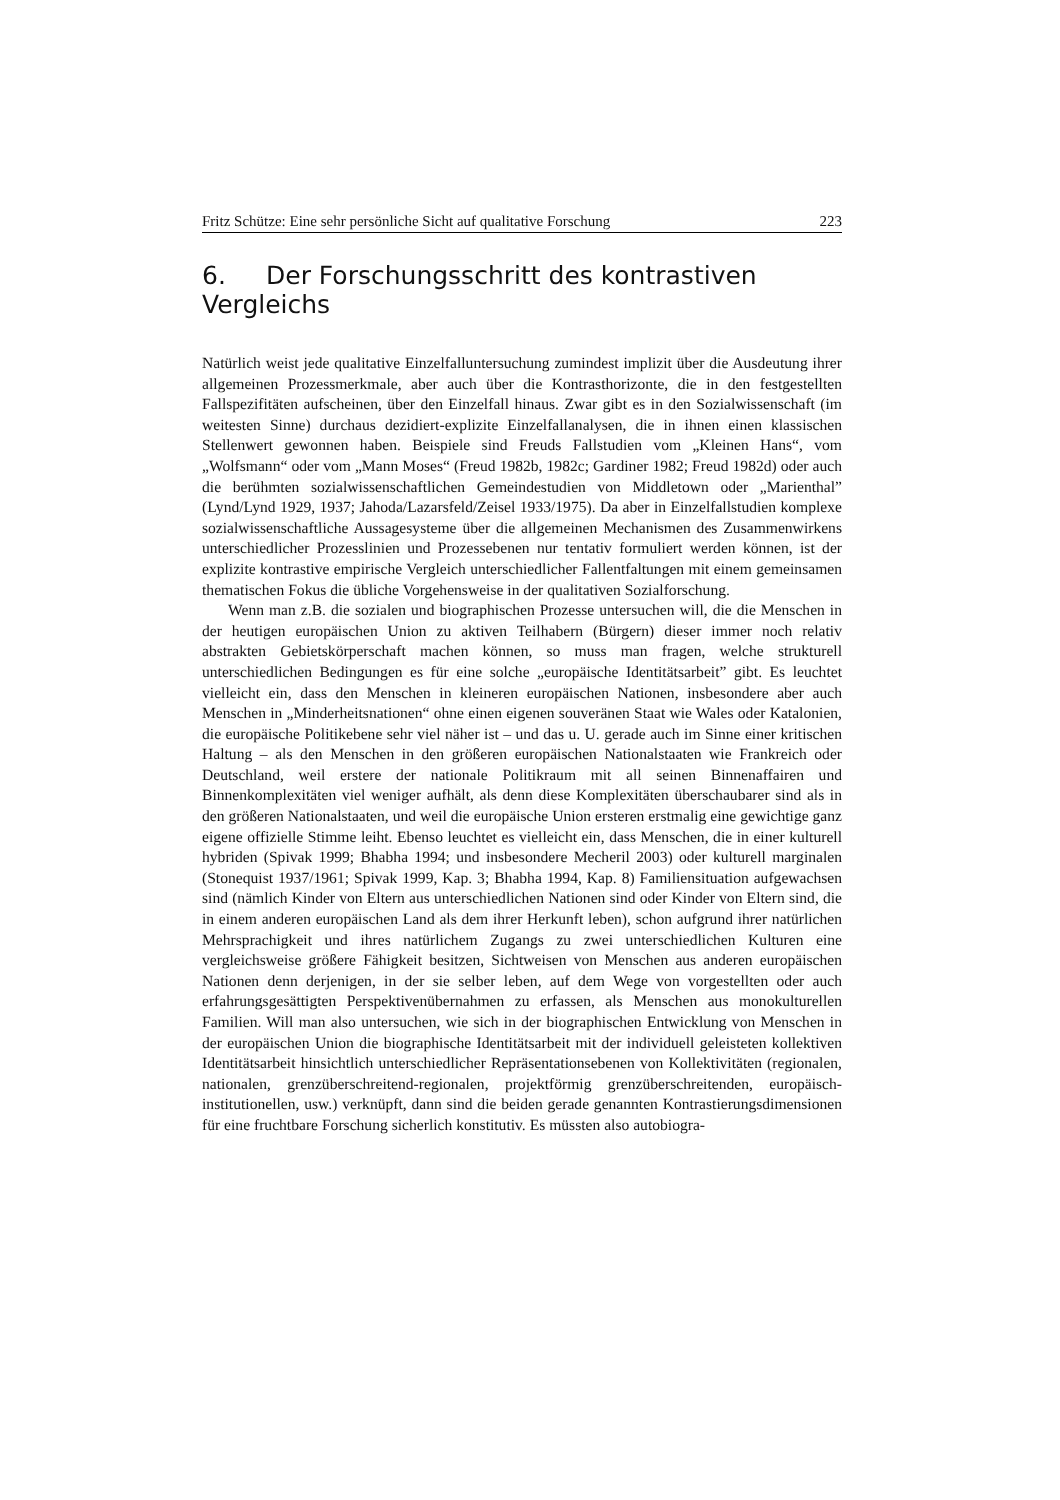Fritz Schütze: Eine sehr persönliche Sicht auf qualitative Forschung 223
6. Der Forschungsschritt des kontrastiven Vergleichs
Natürlich weist jede qualitative Einzelfalluntersuchung zumindest implizit über die Ausdeutung ihrer allgemeinen Prozessmerkmale, aber auch über die Kontrasthorizonte, die in den festgestellten Fallspezifitäten aufscheinen, über den Einzelfall hinaus. Zwar gibt es in den Sozialwissenschaft (im weitesten Sinne) durchaus dezidiert-explizite Einzelfallanalysen, die in ihnen einen klassischen Stellenwert gewonnen haben. Beispiele sind Freuds Fallstudien vom „Kleinen Hans“, vom „Wolfsmann“ oder vom „Mann Moses“ (Freud 1982b, 1982c; Gardiner 1982; Freud 1982d) oder auch die berühmten sozialwissenschaftlichen Gemeindestudien von Middletown oder „Marienthal” (Lynd/Lynd 1929, 1937; Jahoda/Lazarsfeld/Zeisel 1933/1975). Da aber in Einzelfallstudien komplexe sozialwissenschaftliche Aussagesysteme über die allgemeinen Mechanismen des Zusammenwirkens unterschiedlicher Prozesslinien und Prozessebenen nur tentativ formuliert werden können, ist der explizite kontrastive empirische Vergleich unterschiedlicher Fallentfaltungen mit einem gemeinsamen thematischen Fokus die übliche Vorgehensweise in der qualitativen Sozialforschung.
Wenn man z.B. die sozialen und biographischen Prozesse untersuchen will, die die Menschen in der heutigen europäischen Union zu aktiven Teilhabern (Bürgern) dieser immer noch relativ abstrakten Gebietskörperschaft machen können, so muss man fragen, welche strukturell unterschiedlichen Bedingungen es für eine solche „europäische Identitätsarbeit” gibt. Es leuchtet vielleicht ein, dass den Menschen in kleineren europäischen Nationen, insbesondere aber auch Menschen in „Minderheitsnationen“ ohne einen eigenen souveränen Staat wie Wales oder Katalonien, die europäische Politikebene sehr viel näher ist – und das u. U. gerade auch im Sinne einer kritischen Haltung – als den Menschen in den größeren europäischen Nationalstaaten wie Frankreich oder Deutschland, weil erstere der nationale Politikraum mit all seinen Binnenaffairen und Binnenkomplexitäten viel weniger aufhält, als denn diese Komplexitäten überschaubarer sind als in den größeren Nationalstaaten, und weil die europäische Union ersteren erstmalig eine gewichtige ganz eigene offizielle Stimme leiht. Ebenso leuchtet es vielleicht ein, dass Menschen, die in einer kulturell hybriden (Spivak 1999; Bhabha 1994; und insbesondere Mecheril 2003) oder kulturell marginalen (Stonequist 1937/1961; Spivak 1999, Kap. 3; Bhabha 1994, Kap. 8) Familiensituation aufgewachsen sind (nämlich Kinder von Eltern aus unterschiedlichen Nationen sind oder Kinder von Eltern sind, die in einem anderen europäischen Land als dem ihrer Herkunft leben), schon aufgrund ihrer natürlichen Mehrsprachigkeit und ihres natürlichem Zugangs zu zwei unterschiedlichen Kulturen eine vergleichsweise größere Fähigkeit besitzen, Sichtweisen von Menschen aus anderen europäischen Nationen denn derjenigen, in der sie selber leben, auf dem Wege von vorgestellten oder auch erfahrungsgesättigten Perspektivenübernahmen zu erfassen, als Menschen aus monokulturellen Familien. Will man also untersuchen, wie sich in der biographischen Entwicklung von Menschen in der europäischen Union die biographische Identitätsarbeit mit der individuell geleisteten kollektiven Identitätsarbeit hinsichtlich unterschiedlicher Repräsentationsebenen von Kollektivitäten (regionalen, nationalen, grenzüberschreitend-regionalen, projektförmig grenzüberschreitenden, europäisch-institutionellen, usw.) verknüpft, dann sind die beiden gerade genannten Kontrastierungsdimensionen für eine fruchtbare Forschung sicherlich konstitutiv. Es müssten also autobiogra-